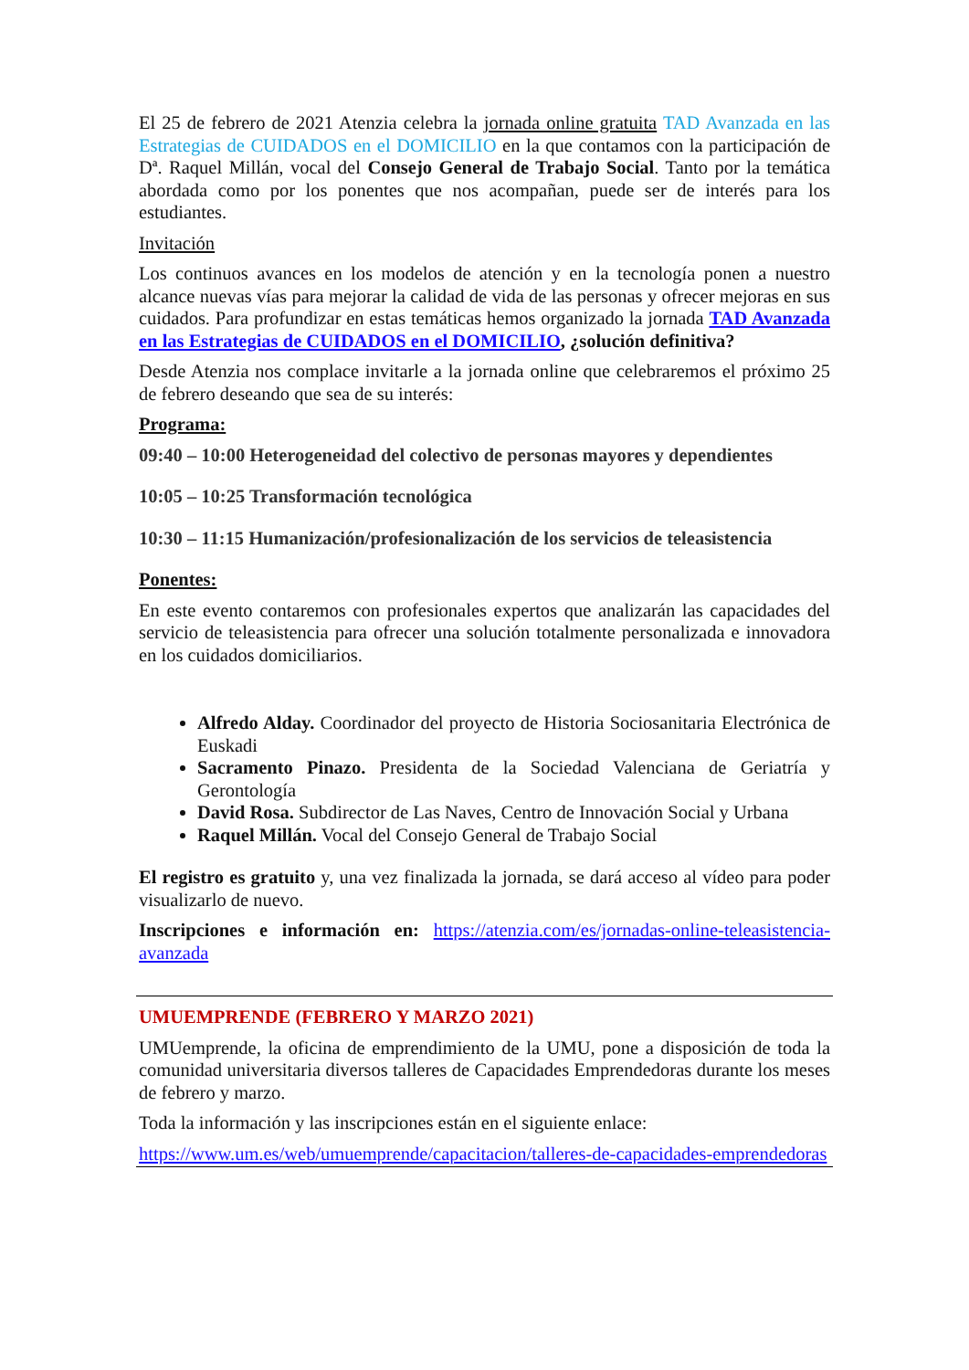El 25 de febrero de 2021 Atenzia celebra la jornada online gratuita TAD Avanzada en las Estrategias de CUIDADOS en el DOMICILIO en la que contamos con la participación de Dª. Raquel Millán, vocal del Consejo General de Trabajo Social. Tanto por la temática abordada como por los ponentes que nos acompañan, puede ser de interés para los estudiantes.
Invitación
Los continuos avances en los modelos de atención y en la tecnología ponen a nuestro alcance nuevas vías para mejorar la calidad de vida de las personas y ofrecer mejoras en sus cuidados. Para profundizar en estas temáticas hemos organizado la jornada TAD Avanzada en las Estrategias de CUIDADOS en el DOMICILIO, ¿solución definitiva?
Desde Atenzia nos complace invitarle a la jornada online que celebraremos el próximo 25 de febrero deseando que sea de su interés:
Programa:
09:40 – 10:00 Heterogeneidad del colectivo de personas mayores y dependientes
10:05 – 10:25 Transformación tecnológica
10:30 – 11:15 Humanización/profesionalización de los servicios de teleasistencia
Ponentes:
En este evento contaremos con profesionales expertos que analizarán las capacidades del servicio de teleasistencia para ofrecer una solución totalmente personalizada e innovadora en los cuidados domiciliarios.
Alfredo Alday. Coordinador del proyecto de Historia Sociosanitaria Electrónica de Euskadi
Sacramento Pinazo. Presidenta de la Sociedad Valenciana de Geriatría y Gerontología
David Rosa. Subdirector de Las Naves, Centro de Innovación Social y Urbana
Raquel Millán. Vocal del Consejo General de Trabajo Social
El registro es gratuito y, una vez finalizada la jornada, se dará acceso al vídeo para poder visualizarlo de nuevo.
Inscripciones e información en: https://atenzia.com/es/jornadas-online-teleasistencia-avanzada
UMUEMPRENDE (FEBRERO Y MARZO 2021)
UMUemprende, la oficina de emprendimiento de la UMU, pone a disposición de toda la comunidad universitaria diversos talleres de Capacidades Emprendedoras durante los meses de febrero y marzo.
Toda la información y las inscripciones están en el siguiente enlace:
https://www.um.es/web/umuemprende/capacitacion/talleres-de-capacidades-emprendedoras